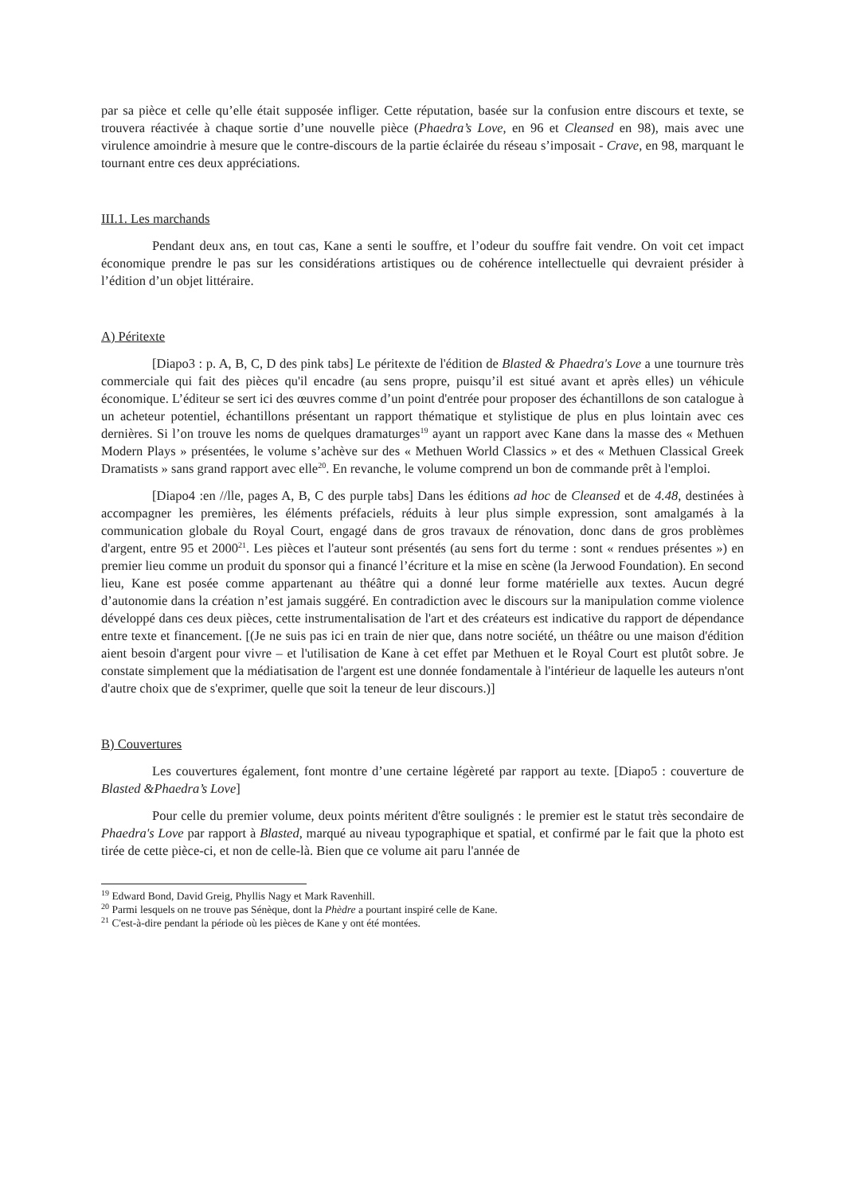par sa pièce et celle qu’elle était supposée infliger. Cette réputation, basée sur la confusion entre discours et texte, se trouvera réactivée à chaque sortie d’une nouvelle pièce (Phaedra’s Love, en 96 et Cleansed en 98), mais avec une virulence amoindrie à mesure que le contre-discours de la partie éclairée du réseau s’imposait - Crave, en 98, marquant le tournant entre ces deux appréciations.
III.1. Les marchands
Pendant deux ans, en tout cas, Kane a senti le souffre, et l’odeur du souffre fait vendre. On voit cet impact économique prendre le pas sur les considérations artistiques ou de cohérence intellectuelle qui devraient présider à l’édition d’un objet littéraire.
A) Péritexte
[Diapo3 : p. A, B, C, D des pink tabs] Le péritexte de l'édition de Blasted & Phaedra's Love a une tournure très commerciale qui fait des pièces qu'il encadre (au sens propre, puisqu’il est situé avant et après elles) un véhicule économique. L’éditeur se sert ici des œuvres comme d’un point d'entrée pour proposer des échantillons de son catalogue à un acheteur potentiel, échantillons présentant un rapport thématique et stylistique de plus en plus lointain avec ces dernières. Si l’on trouve les noms de quelques dramaturges<sup>19</sup> ayant un rapport avec Kane dans la masse des « Methuen Modern Plays » présentées, le volume s’achève sur des « Methuen World Classics » et des « Methuen Classical Greek Dramatists » sans grand rapport avec elle<sup>20</sup>. En revanche, le volume comprend un bon de commande prêt à l'emploi.
[Diapo4 :en //lle, pages A, B, C des purple tabs] Dans les éditions ad hoc de Cleansed et de 4.48, destinées à accompagner les premières, les éléments préfaciels, réduits à leur plus simple expression, sont amalgamés à la communication globale du Royal Court, engagé dans de gros travaux de rénovation, donc dans de gros problèmes d'argent, entre 95 et 2000<sup>21</sup>. Les pièces et l'auteur sont présentés (au sens fort du terme : sont « rendues présentes ») en premier lieu comme un produit du sponsor qui a financé l’écriture et la mise en scène (la Jerwood Foundation). En second lieu, Kane est posée comme appartenant au théâtre qui a donné leur forme matérielle aux textes. Aucun degré d’autonomie dans la création n’est jamais suggéré. En contradiction avec le discours sur la manipulation comme violence développé dans ces deux pièces, cette instrumentalisation de l'art et des créateurs est indicative du rapport de dépendance entre texte et financement. [(Je ne suis pas ici en train de nier que, dans notre société, un théâtre ou une maison d'édition aient besoin d'argent pour vivre – et l'utilisation de Kane à cet effet par Methuen et le Royal Court est plutôt sobre. Je constate simplement que la médiatisation de l'argent est une donnée fondamentale à l'intérieur de laquelle les auteurs n'ont d'autre choix que de s'exprimer, quelle que soit la teneur de leur discours.)]
B) Couvertures
Les couvertures également, font montre d’une certaine légèreté par rapport au texte. [Diapo5 : couverture de Blasted &Phaedra’s Love]
Pour celle du premier volume, deux points méritent d'être soulignés : le premier est le statut très secondaire de Phaedra's Love par rapport à Blasted, marqué au niveau typographique et spatial, et confirmé par le fait que la photo est tirée de cette pièce-ci, et non de celle-là. Bien que ce volume ait paru l'année de
<sup>19</sup> Edward Bond, David Greig, Phyllis Nagy et Mark Ravenhill.
<sup>20</sup> Parmi lesquels on ne trouve pas Sénèque, dont la Phèdre a pourtant inspiré celle de Kane.
<sup>21</sup> C'est-à-dire pendant la période où les pièces de Kane y ont été montées.